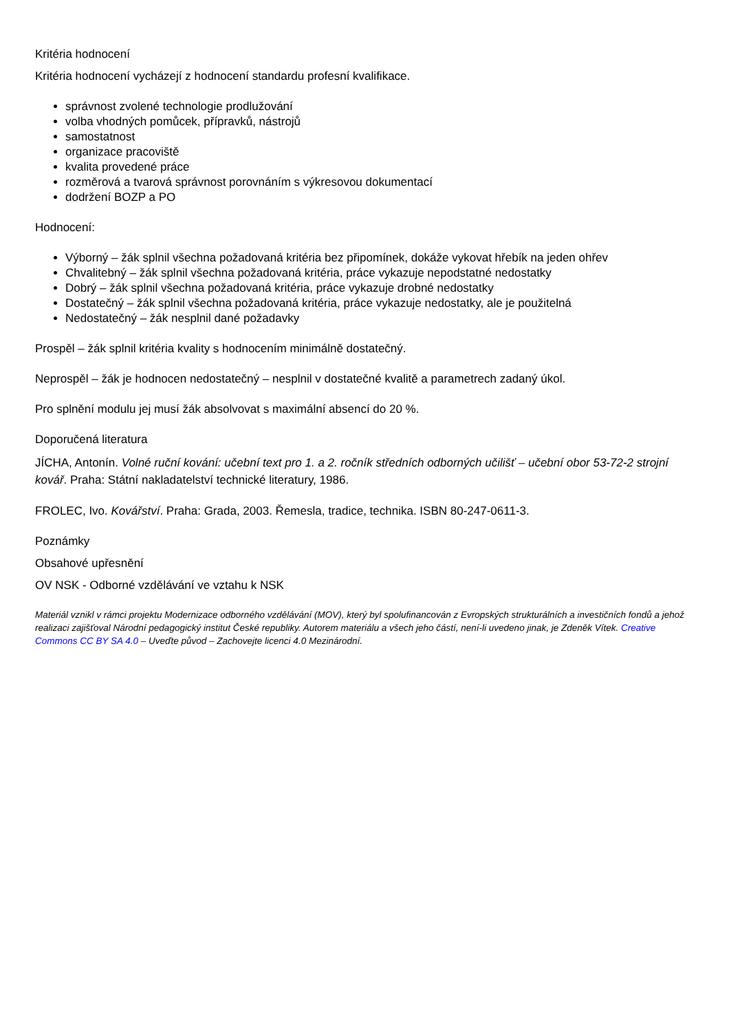Kritéria hodnocení
Kritéria hodnocení vycházejí z hodnocení standardu profesní kvalifikace.
správnost zvolené technologie prodlužování
volba vhodných pomůcek, přípravků, nástrojů
samostatnost
organizace pracoviště
kvalita provedené práce
rozměrová a tvarová správnost porovnáním s výkresovou dokumentací
dodržení BOZP a PO
Hodnocení:
Výborný – žák splnil všechna požadovaná kritéria bez připomínek, dokáže vykovat hřebík na jeden ohřev
Chvalitebný – žák splnil všechna požadovaná kritéria, práce vykazuje nepodstatné nedostatky
Dobrý – žák splnil všechna požadovaná kritéria, práce vykazuje drobné nedostatky
Dostatečný – žák splnil všechna požadovaná kritéria, práce vykazuje nedostatky, ale je použitelná
Nedostatečný – žák nesplnil dané požadavky
Prospěl – žák splnil kritéria kvality s hodnocením minimálně dostatečný.
Neprospěl – žák je hodnocen nedostatečný – nesplnil v dostatečné kvalitě a parametrech zadaný úkol.
Pro splnění modulu jej musí žák absolvovat s maximální absencí do 20 %.
Doporučená literatura
JÍCHA, Antonín. Volné ruční kování: učební text pro 1. a 2. ročník středních odborných učilišť – učební obor 53-72-2 strojní kovář. Praha: Státní nakladatelství technické literatury, 1986.
FROLEC, Ivo. Kovářství. Praha: Grada, 2003. Řemesla, tradice, technika. ISBN 80-247-0611-3.
Poznámky
Obsahové upřesnění
OV NSK - Odborné vzdělávání ve vztahu k NSK
Materiál vznikl v rámci projektu Modernizace odborného vzdělávání (MOV), který byl spolufinancován z Evropských strukturálních a investičních fondů a jehož realizaci zajišťoval Národní pedagogický institut České republiky. Autorem materiálu a všech jeho částí, není-li uvedeno jinak, je Zdeněk Vítek. Creative Commons CC BY SA 4.0 – Uveďte původ – Zachovejte licenci 4.0 Mezinárodní.